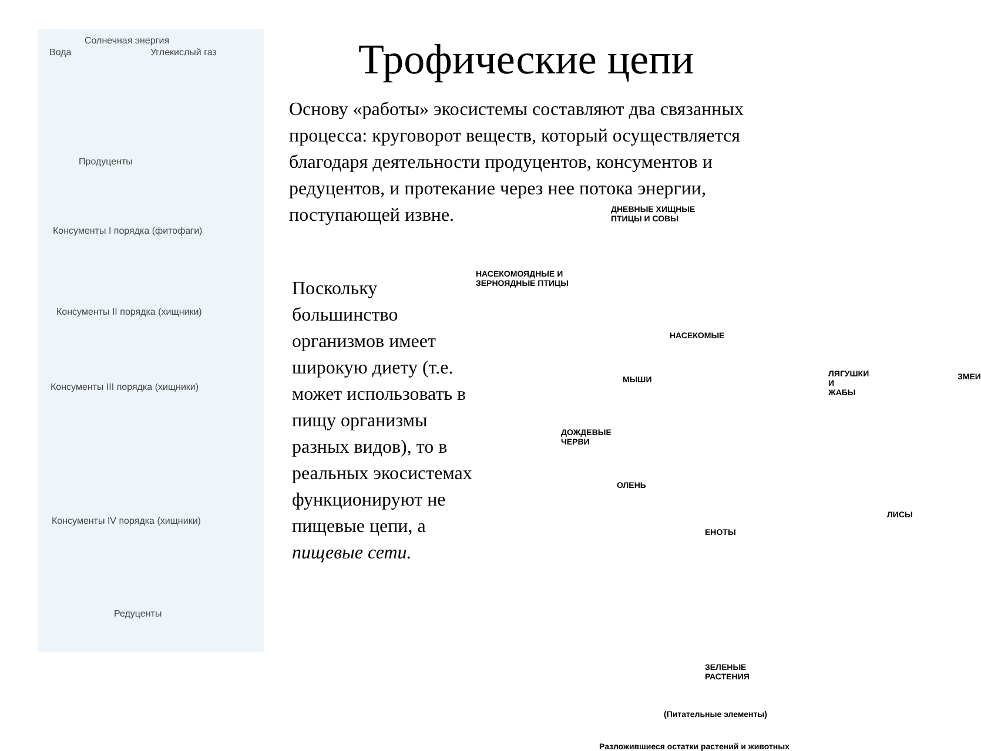Солнечная энергия
Вода Углекислый газ
Продуценты
Консументы I порядка (фитофаги)
Консументы II порядка (хищники)
Консументы III порядка (хищники)
Консументы IV порядка (хищники)
Редуценты
Трофические цепи
Основу «работы» экосистемы составляют два связанных процесса: круговорот веществ, который осуществляется благодаря деятельности продуцентов, консументов и редуцентов, и протекание через нее потока энергии, поступающей извне.
Поскольку большинство организмов имеет широкую диету (т.е. может использовать в пищу организмы разных видов), то в реальных экосистемах функционируют не пищевые цепи, а пищевые сети.
ДНЕВНЫЕ ХИЩНЫЕ
ПТИЦЫ И СОВЫ
НАСЕКОМОЯДНЫЕ И
ЗЕРНОЯДНЫЕ ПТИЦЫ
НАСЕКОМЫЕ
МЫШИ
ЛЯГУШКИ И
ЖАБЫ
ЗМЕИ
ДОЖДЕВЫЕ
ЧЕРВИ
ОЛЕНЬ
ЛИСЫ
ЕНОТЫ
ЗЕЛЕНЫЕ
РАСТЕНИЯ
(Питательные элементы)
Разложившиеся остатки растений и животных